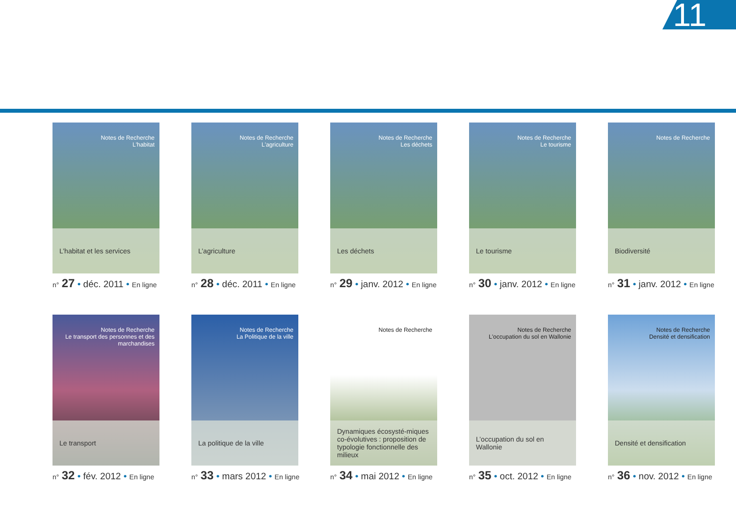11
Notes de Recherche
L'habitat
L’habitat et les services
n° 27 • déc. 2011 • En ligne
Notes de Recherche
L'agriculture
L’agriculture
n° 28 • déc. 2011 • En ligne
Notes de Recherche
Les déchets
Les déchets
n° 29 • janv. 2012 • En ligne
Notes de Recherche
Le tourisme
Le tourisme
n° 30 • janv. 2012 • En ligne
Notes de Recherche
Biodiversité
n° 31 • janv. 2012 • En ligne
Notes de Recherche
Le transport des personnes et des marchandises
Le transport
n° 32 • fév. 2012 • En ligne
Notes de Recherche
La Politique de la ville
La politique de la ville
n° 33 • mars 2012 • En ligne
Notes de Recherche
Dynamiques écosysté-miques co-évolutives : proposition de typologie fonctionnelle des milieux
n° 34 • mai 2012 • En ligne
Notes de Recherche
L'occupation du sol en Wallonie
L’occupation du sol en Wallonie
n° 35 • oct. 2012 • En ligne
Notes de Recherche
Densité et densification
Densité et densification
n° 36 • nov. 2012 • En ligne